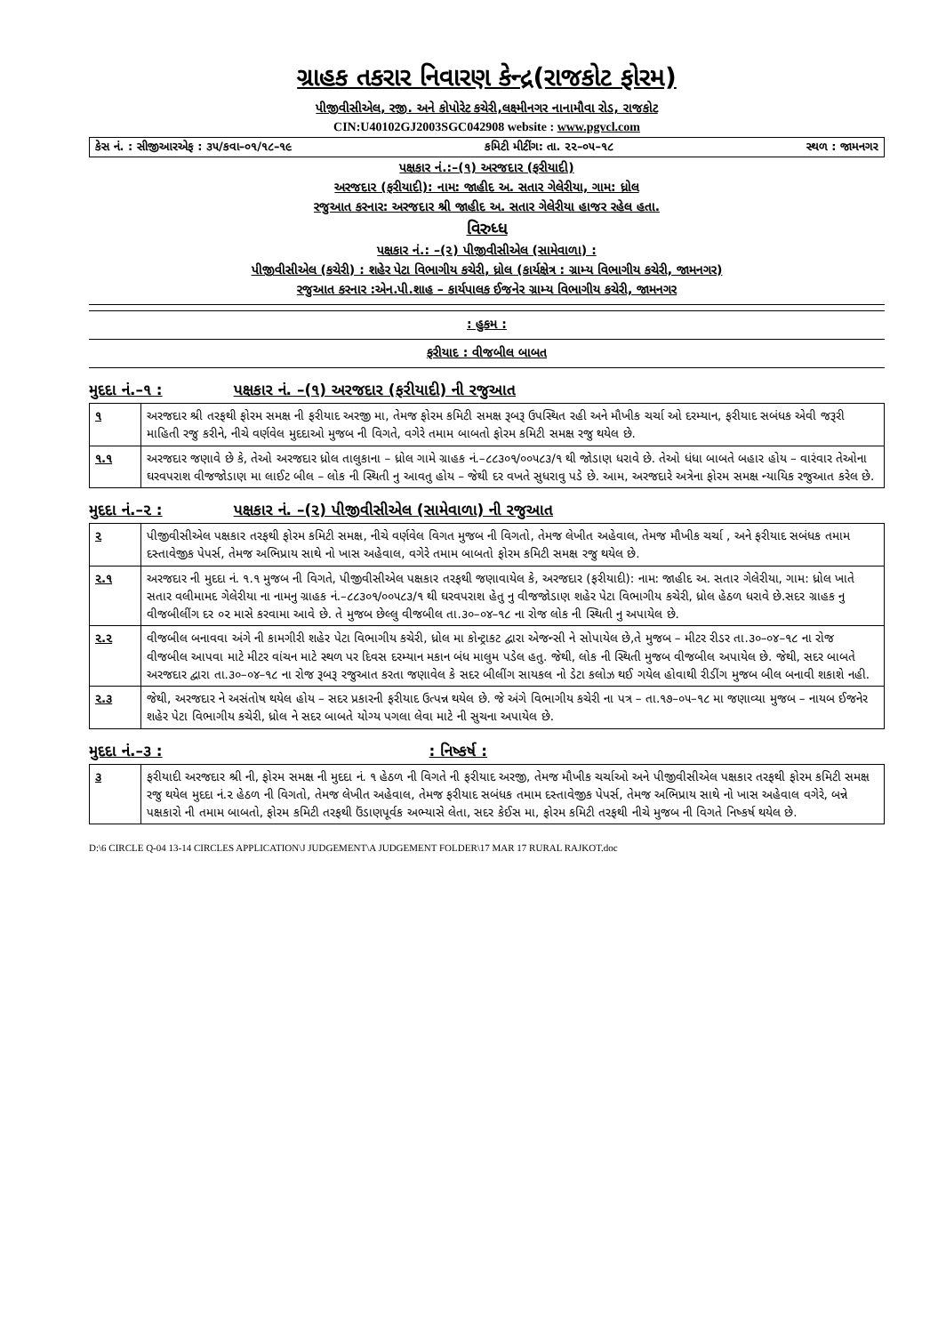ગ્રાહક તકરાર નિવારણ કેન્દ્ર(રાજકોટ ફોરમ)
પીજીવીસીએલ, રજી. અને કોપોરેટ કચેરી,લક્ષ્મીનગર નાનામૌવા રોડ, રાજકોટ
CIN:U40102GJ2003SGC042908 website : www.pgvcl.com
કેસ નં. : સીજીઆરએફ : ૩૫/કવા–૦૧/૧૮–૧૯ કમિટી મીટીંગ: તા. ૨૨–૦૫–૧૮ સ્થળ : જામનગર
પક્ષકાર નં.:–(૧) અરજદાર (ફરીયાદી)
અરજદાર (ફરીયાદી): નામ: જાહીદ અ. સતાર ગેલેરીયા, ગામ: ધ્રોલ
રજુઆત કરનાર: અરજદાર શ્રી જાહીદ અ. સતાર ગેલેરીયા હાજર રહેલ હતા.
વિરુધ્ધ
પક્ષકાર નં.: –(૨) પીજીવીસીએલ (સામેવાળા) :
પીજીવીસીએલ (કચેરી) : શહેર પેટા વિભાગીય કચેરી, ધ્રોલ (કાર્યક્ષેત્ર : ગ્રામ્ય વિભાગીય કચેરી, જામનગર)
રજુઆત કરનાર :એન.પી.શાહ – કાર્યપાલક ઈજનેર ગ્રામ્ય વિભાગીય કચેરી, જામનગર
: હુકમ :
ફરીયાદ : વીજબીલ બાબત
મુદદા નં.–૧ : પક્ષકાર નં. –(૧) અરજદાર (ફરીયાદી) ની રજુઆત
| ૧ | અરજદાર શ્રી તરફથી ફોરમ સમક્ષ ની ફરીયાદ અરજી મા, તેમજ ફોરમ કમિટી સમક્ષ રૂબરૂ ઉપસ્થિત રહી અને મૌખીક ચર્ચા ઓ દરમ્યાન, ફરીયાદ સબંધક એવી જરૂરી માહિતી રજુ કરીને, નીચે વર્ણવેલ મુદદાઓ મુજબ ની વિગતે, વગેરે તમામ બાબતો ફોરમ કમિટી સમક્ષ રજુ થયેલ છે. |
| ૧.૧ | અરજદાર જણાવે છે કે, તેઓ અરજદાર ધ્રોલ તાલુકાના – ધ્રોલ ગામે ગ્રાહક નં.–૮૮૩૦૧/૦૦૫૮૩/૧ થી જોડાણ ધરાવે છે. તેઓ ધંધા બાબતે બહાર હોય – વારંવાર તેઓના ઘરવપરાશ વીજજોડાણ મા લાઈટ બીલ – લોક ની સ્થિતી નુ આવતુ હોય – જેથી દર વખતે સુધરાવુ પડે છે. આમ, અરજદારે અત્રેના ફોરમ સમક્ષ ન્યાયિક રજુઆત કરેલ છે. |
મુદદા નં.–૨ : પક્ષકાર નં. –(૨) પીજીવીસીએલ (સામેવાળા) ની રજુઆત
| ૨ | પીજીવીસીએલ પક્ષકાર તરફથી ફોરમ કમિટી સમક્ષ, નીચે વર્ણવેલ વિગત મુજબ ની વિગતો, તેમજ લેખીત અહેવાલ, તેમજ મૌખીક ચર્ચા , અને ફરીયાદ સબંધક તમામ દસ્તાવેજીક પેપર્સ, તેમજ અભિપ્રાય સાથે નો ખાસ અહેવાલ, વગેરે તમામ બાબતો ફોરમ કમિટી સમક્ષ રજુ થયેલ છે. |
| ૨.૧ | અરજદાર ની મુદદા નં. ૧.૧ મુજબ ની વિગતે, પીજીવીસીએલ પક્ષકાર તરફથી જણાવાયેલ કે, અરજદાર (ફરીયાદી): નામ: જાહીદ અ. સતાર ગેલેરીયા, ગામ: ધ્રોલ ખાતે સતાર વલીમામદ ગેલેરીયા ના નામનુ ગ્રાહક નં.–૮૮૩૦૧/૦૦૫૮૩/૧ થી ઘરવપરાશ હેતુ નુ વીજજોડાણ શહેર પેટા વિભાગીય કચેરી, ધ્રોલ હેઠળ ધરાવે છે.સદર ગ્રાહક નુ વીજબીલીંગ દર ૦૨ માસે કરવામા આવે છે. તે મુજબ છેલ્લુ વીજબીલ તા.૩૦–૦૪–૧૮ ના રોજ લોક ની સ્થિતી નુ અપાયેલ છે. |
| ૨.૨ | વીજબીલ બનાવવા અંગે ની કામગીરી શહેર પેટા વિભાગીય કચેરી, ધ્રોલ મા કોન્ટ્રાકટ દ્વારા એજન્સી ને સોપાયેલ છે,તે મુજબ – મીટર રીડર તા.૩૦–૦૪–૧૮ ના રોજ વીજબીલ આપવા માટે મીટર વાંચન માટે સ્થળ પર દિવસ દરમ્યાન મકાન બંધ માલુમ પડેલ હતુ. જેથી, લોક ની સ્થિતી મુજબ વીજબીલ અપાયેલ છે. જેથી, સદર બાબતે અરજદાર દ્વારા તા.૩૦–૦૪–૧૮ ના રોજ રૂબરૂ રજુઆત કરતા જણાવેલ કે સદર બીલીંગ સાયકલ નો ડેટા કલોઝ થઈ ગયેલ હોવાથી રીડીંગ મુજબ બીલ બનાવી શકાશે નહી. |
| ૨.૩ | જેથી, અરજદાર ને અસંતોષ થયેલ હોય – સદર પ્રકારની ફરીયાદ ઉત્પન્ન થયેલ છે. જે અંગે વિભાગીય કચેરી ના પત્ર – તા.૧૭–૦૫–૧૮ મા જણાવ્યા મુજબ – નાયબ ઈજનેર શહેર પેટા વિભાગીય કચેરી, ધ્રોલ ને સદર બાબતે યોગ્ય પગલા લેવા માટે ની સુચના અપાયેલ છે. |
મુદદા નં.–૩ :: નિષ્કર્ષ :
| ૩ | ફરીયાદી અરજદાર શ્રી ની, ફોરમ સમક્ષ ની મુદદા નં. ૧ હેઠળ ની વિગતે ની ફરીયાદ અરજી, તેમજ મૌખીક ચર્ચાઓ અને પીજીવીસીએલ પક્ષકાર તરફથી ફોરમ કમિટી સમક્ષ રજુ થયેલ મુદદા નં.૨ હેઠળ ની વિગતો, તેમજ લેખીત અહેવાલ, તેમજ ફરીયાદ સબંધક તમામ દસ્તાવેજીક પેપર્સ, તેમજ અભિપ્રાય સાથે નો ખાસ અહેવાલ વગેરે, બન્ને પક્ષકારો ની તમામ બાબતો, ફોરમ કમિટી તરફથી ઉંડાણપૂર્વક અભ્યાસે લેતા, સદર કેઈસ મા, ફોરમ કમિટી તરફથી નીચે મુજબ ની વિગતે નિષ્કર્ષ થયેલ છે. |
D:\6 CIRCLE Q-04 13-14 CIRCLES APPLICATION\J JUDGEMENT\A JUDGEMENT FOLDER\17 MAR 17 RURAL RAJKOT.doc